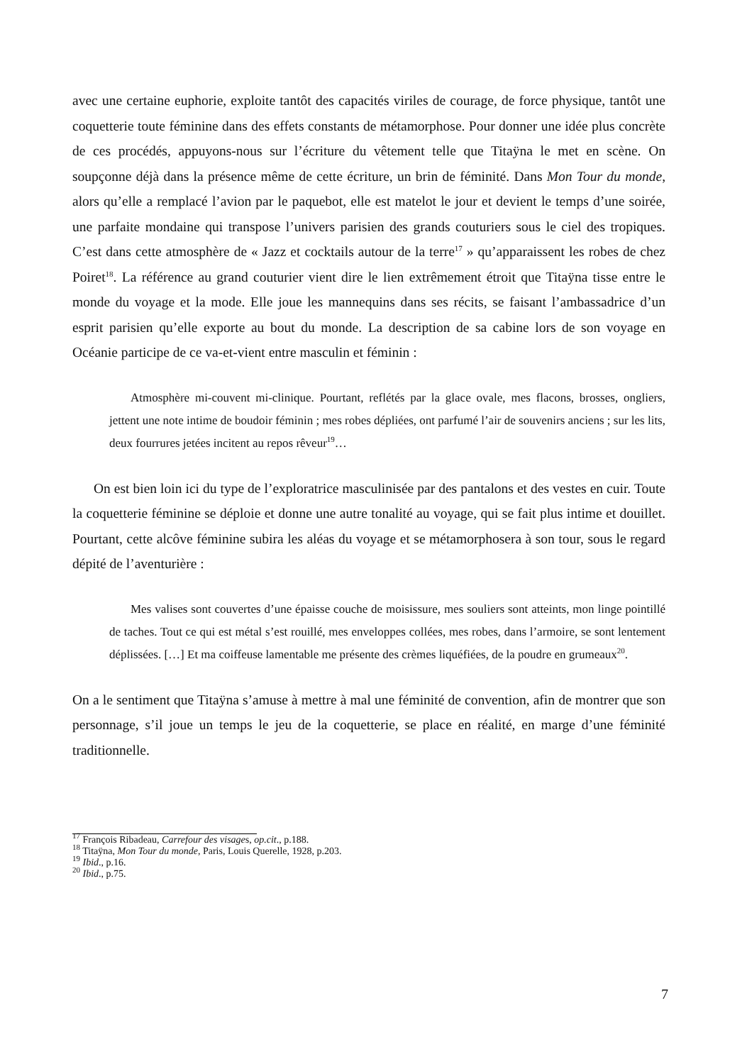avec une certaine euphorie, exploite tantôt des capacités viriles de courage, de force physique, tantôt une coquetterie toute féminine dans des effets constants de métamorphose. Pour donner une idée plus concrète de ces procédés, appuyons-nous sur l’écriture du vêtement telle que Titaÿna le met en scène. On soupçonne déjà dans la présence même de cette écriture, un brin de féminité. Dans Mon Tour du monde, alors qu’elle a remplacé l’avion par le paquebot, elle est matelot le jour et devient le temps d’une soirée, une parfaite mondaine qui transpose l’univers parisien des grands couturiers sous le ciel des tropiques. C’est dans cette atmosphère de « Jazz et cocktails autour de la terre<sup>17</sup> » qu’apparaissent les robes de chez Poiret<sup>18</sup>. La référence au grand couturier vient dire le lien extrêmement étroit que Titaÿna tisse entre le monde du voyage et la mode. Elle joue les mannequins dans ses récits, se faisant l’ambassadrice d’un esprit parisien qu’elle exporte au bout du monde. La description de sa cabine lors de son voyage en Océanie participe de ce va-et-vient entre masculin et féminin :
Atmosphère mi-couvent mi-clinique. Pourtant, reflétés par la glace ovale, mes flacons, brosses, ongliers, jettent une note intime de boudoir féminin ; mes robes dépliées, ont parfumé l’air de souvenirs anciens ; sur les lits, deux fourrures jetées incitent au repos rêveur<sup>19</sup>…
On est bien loin ici du type de l’exploratrice masculinisée par des pantalons et des vestes en cuir. Toute la coquetterie féminine se déploie et donne une autre tonalité au voyage, qui se fait plus intime et douillet. Pourtant, cette alcôve féminine subira les aléas du voyage et se métamorphosera à son tour, sous le regard dépité de l’aventurière :
Mes valises sont couvertes d’une épaisse couche de moisissure, mes souliers sont atteints, mon linge pointillé de taches. Tout ce qui est métal s’est rouillé, mes enveloppes collées, mes robes, dans l’armoire, se sont lentement déplissées. […] Et ma coiffeuse lamentable me présente des crèmes liquéfiées, de la poudre en grumeaux<sup>20</sup>.
On a le sentiment que Titaÿna s’amuse à mettre à mal une féminité de convention, afin de montrer que son personnage, s’il joue un temps le jeu de la coquetterie, se place en réalité, en marge d’une féminité traditionnelle.
<sup>17</sup> François Ribadeau, Carrefour des visages, op.cit., p.188.
<sup>18</sup> Titaÿna, Mon Tour du monde, Paris, Louis Querelle, 1928, p.203.
<sup>19</sup> Ibid., p.16.
<sup>20</sup> Ibid., p.75.
7